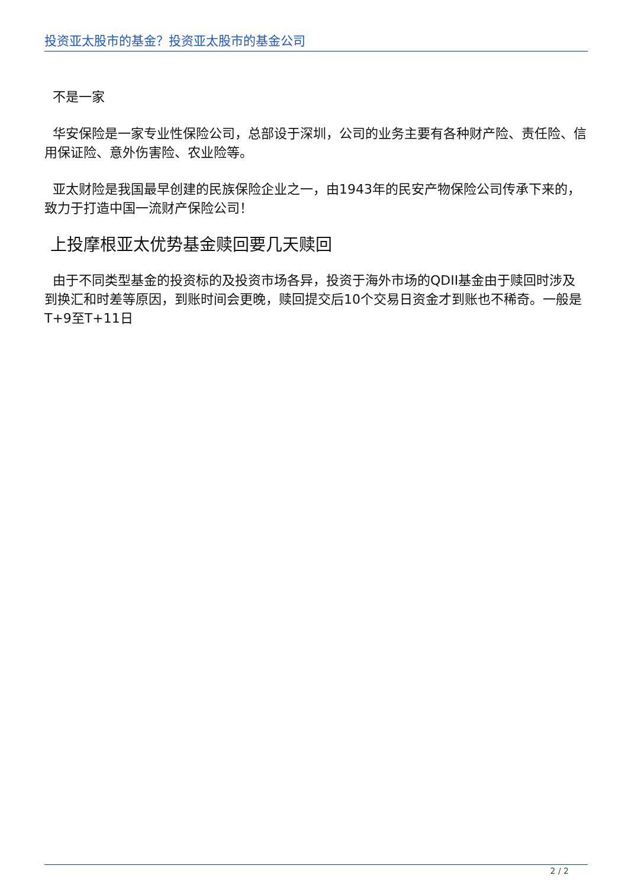投资亚太股市的基金？投资亚太股市的基金公司
不是一家
华安保险是一家专业性保险公司，总部设于深圳，公司的业务主要有各种财产险、责任险、信用保证险、意外伤害险、农业险等。
亚太财险是我国最早创建的民族保险企业之一，由1943年的民安产物保险公司传承下来的，致力于打造中国一流财产保险公司！
上投摩根亚太优势基金赎回要几天赎回
由于不同类型基金的投资标的及投资市场各异，投资于海外市场的QDII基金由于赎回时涉及到换汇和时差等原因，到账时间会更晚，赎回提交后10个交易日资金才到账也不稀奇。一般是T+9至T+11日
2 / 2